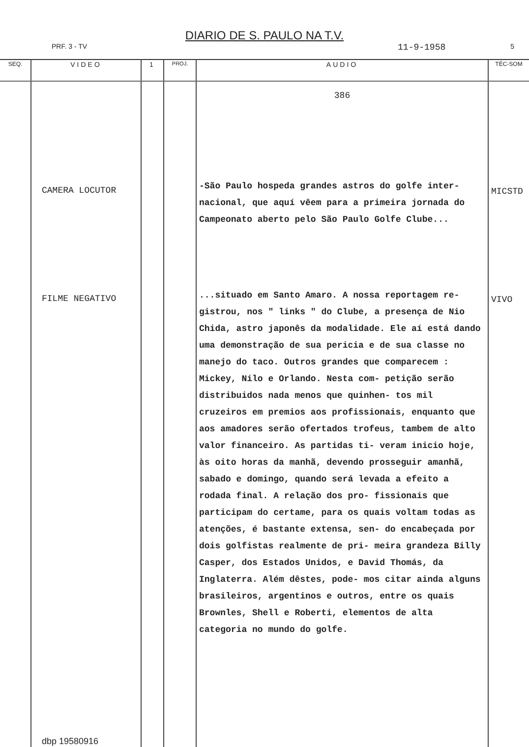DIARIO DE S. PAULO NA T.V.
PRF. 3 - TV 11-9-1958 5
| SEQ. | VIDEO | 1 | PROJ. | AUDIO | TÉC-SOM |
| --- | --- | --- | --- | --- | --- |
| | CAMERA LOCUTOR FILME NEGATIVO dbp 19580916 | | | 386 -São Paulo hospeda grandes astros do golfe inter- nacional, que aquí vêem para a primeira jornada do Campeonato aberto pelo São Paulo Golfe Clube... ...situado em Santo Amaro. A nossa reportagem re- gistrou, nos " links " do Clube, a presença de Nio Chida, astro japonês da modalidade. Ele aí está dando uma demonstração de sua pericia e de sua classe no manejo do taco. Outros grandes que comparecem : Mickey, Nilo e Orlando. Nesta com- petição serão distribuidos nada menos que quinhen- tos mil cruzeiros em premios aos profissionais, enquanto que aos amadores serão ofertados trofeus, tambem de alto valor financeiro. As partidas ti- veram inicio hoje, às oito horas da manhã, devendo prosseguir amanhã, sabado e domingo, quando será levada a efeito a rodada final. A relação dos pro- fissionais que participam do certame, para os quais voltam todas as atenções, é bastante extensa, sen- do encabeçada por dois golfistas realmente de pri- meira grandeza Billy Casper, dos Estados Unidos, e David Thomás, da Inglaterra. Além dêstes, pode- mos citar ainda alguns brasileiros, argentinos e outros, entre os quais Brownles, Shell e Roberti, elementos de alta categoria no mundo do golfe. | MICSTD VIVO |